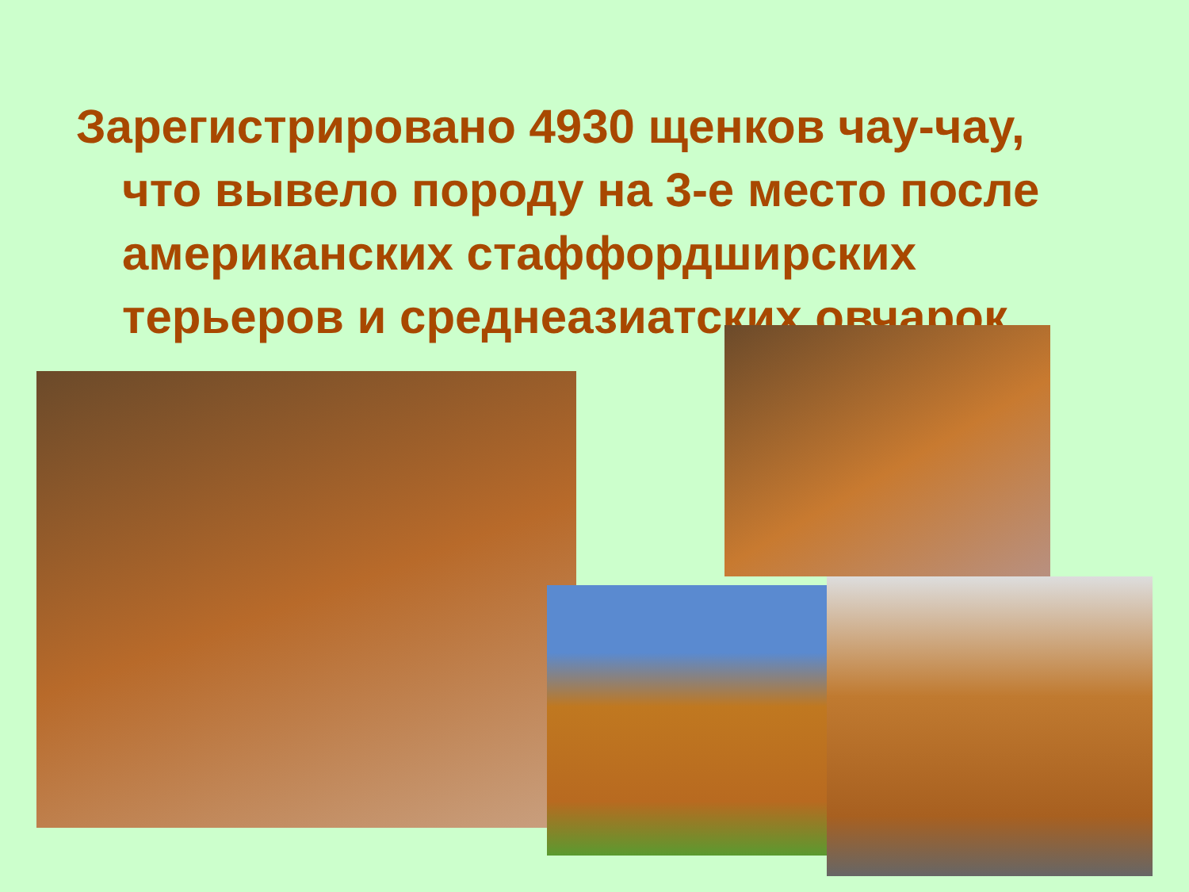Зарегистрировано 4930 щенков чау-чау,
что вывело породу на 3-е место после американских стаффордширских терьеров и среднеазиатских овчарок.